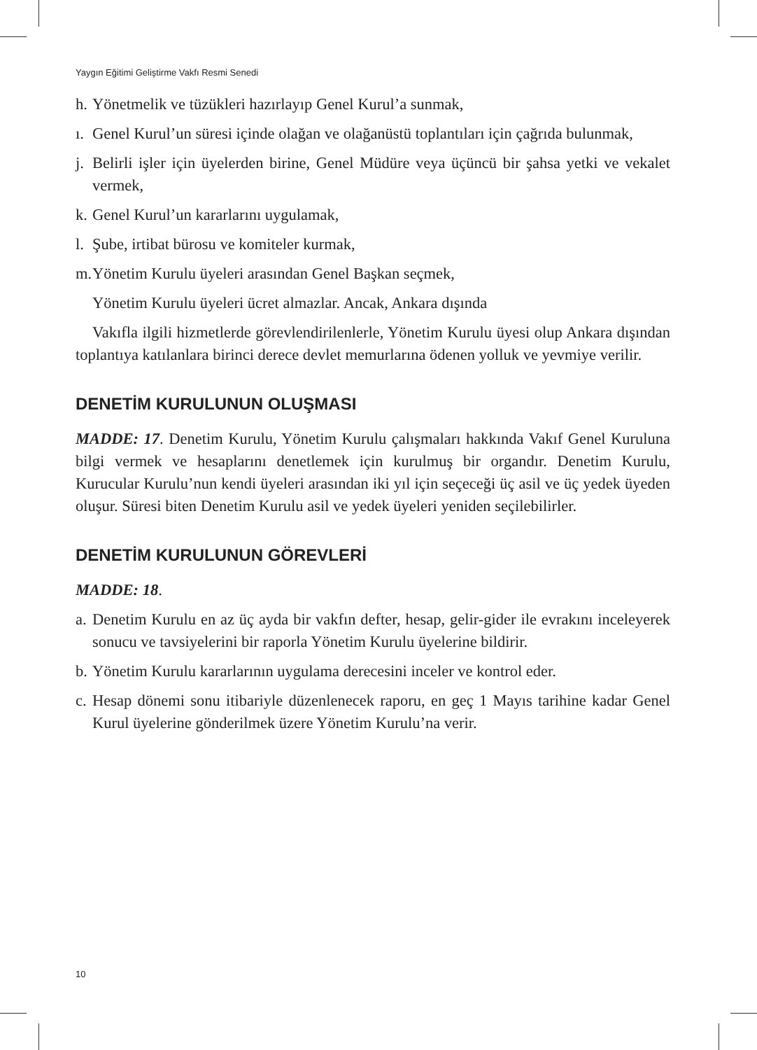Yaygın Eğitimi Geliştirme Vakfı Resmi Senedi
h. Yönetmelik ve tüzükleri hazırlayıp Genel Kurul’a sunmak,
ı. Genel Kurul’un süresi içinde olağan ve olağanüstü toplantıları için çağrıda bulunmak,
j. Belirli işler için üyelerden birine, Genel Müdüre veya üçüncü bir şahsa yetki ve vekalet vermek,
k. Genel Kurul’un kararlarını uygulamak,
l. Şube, irtibat bürosu ve komiteler kurmak,
m. Yönetim Kurulu üyeleri arasından Genel Başkan seçmek,
Yönetim Kurulu üyeleri ücret almazlar. Ancak, Ankara dışında
Vakıfla ilgili hizmetlerde görevlendirilenlerle, Yönetim Kurulu üyesi olup Ankara dışından toplantıya katılanlara birinci derece devlet memurlarına ödenen yolluk ve yevmiye verilir.
DENETİM KURULUNUN OLUŞMASI
MADDE: 17. Denetim Kurulu, Yönetim Kurulu çalışmaları hakkında Vakıf Genel Kuruluna bilgi vermek ve hesaplarını denetlemek için kurulmuş bir organdır. Denetim Kurulu, Kurucular Kurulu’nun kendi üyeleri arasından iki yıl için seçeceği üç asil ve üç yedek üyeden oluşur. Süresi biten Denetim Kurulu asil ve yedek üyeleri yeniden seçilebilirler.
DENETİM KURULUNUN GÖREVLERİ
MADDE: 18.
a. Denetim Kurulu en az üç ayda bir vakfın defter, hesap, gelir-gider ile evrakını inceleyerek sonucu ve tavsiyelerini bir raporla Yönetim Kurulu üyelerine bildirir.
b. Yönetim Kurulu kararlarının uygulama derecesini inceler ve kontrol eder.
c. Hesap dönemi sonu itibariyle düzenlenecek raporu, en geç 1 Mayıs tarihine kadar Genel Kurul üyelerine gönderilmek üzere Yönetim Kurulu’na verir.
10